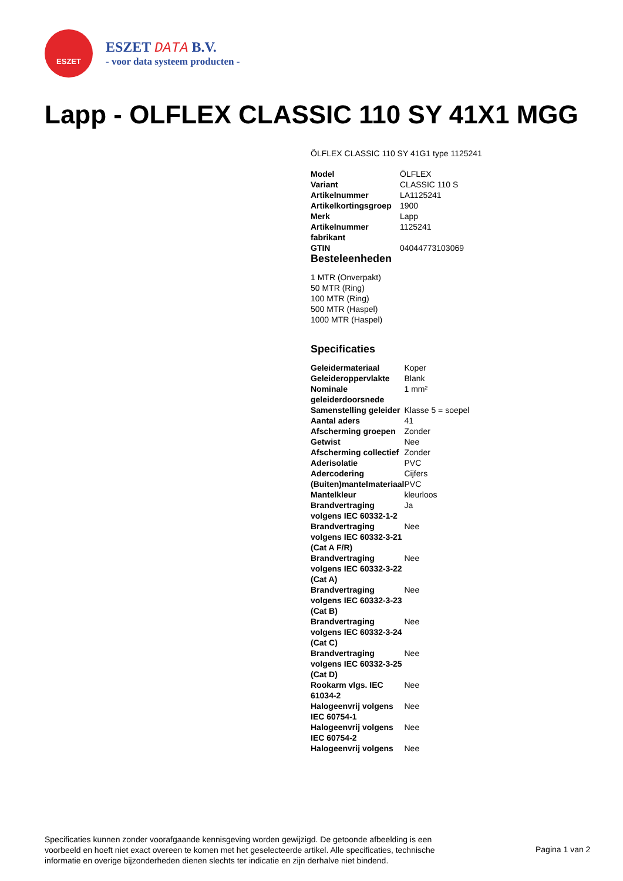ESZET
ESZET DATA B.V.
- voor data systeem producten -
Lapp - OLFLEX CLASSIC 110 SY 41X1 MGG
ÖLFLEX CLASSIC 110 SY 41G1 type 1125241
| Model | ÖLFLEX |
| Variant | CLASSIC 110 S |
| Artikelnummer | LA1125241 |
| Artikelkortingsgroep | 1900 |
| Merk | Lapp |
| Artikelnummer fabrikant | 1125241 |
| GTIN | 04044773103069 |
Besteleenheden
1 MTR (Onverpakt)
50 MTR (Ring)
100 MTR (Ring)
500 MTR (Haspel)
1000 MTR (Haspel)
Specificaties
| Geleidermateriaal | Koper |
| Geleideroppervlakte | Blank |
| Nominale geleiderdoorsnede | 1 mm² |
| Samenstelling geleider | Klasse 5 = soepel |
| Aantal aders | 41 |
| Afscherming groepen | Zonder |
| Getwist | Nee |
| Afscherming collectief | Zonder |
| Aderisolatie | PVC |
| Adercodering | Cijfers |
| (Buiten)mantelmateriaal | PVC |
| Mantelkleur | kleurloos |
| Brandvertraging volgens IEC 60332-1-2 | Ja |
| Brandvertraging volgens IEC 60332-3-21 (Cat A F/R) | Nee |
| Brandvertraging volgens IEC 60332-3-22 (Cat A) | Nee |
| Brandvertraging volgens IEC 60332-3-23 (Cat B) | Nee |
| Brandvertraging volgens IEC 60332-3-24 (Cat C) | Nee |
| Brandvertraging volgens IEC 60332-3-25 (Cat D) | Nee |
| Rookarm vlgs. IEC 61034-2 | Nee |
| Halogeenvrij volgens IEC 60754-1 | Nee |
| Halogeenvrij volgens IEC 60754-2 | Nee |
| Halogeenvrij volgens | Nee |
Specificaties kunnen zonder voorafgaande kennisgeving worden gewijzigd. De getoonde afbeelding is een voorbeeld en hoeft niet exact overeen te komen met het geselecteerde artikel. Alle specificaties, technische informatie en overige bijzonderheden dienen slechts ter indicatie en zijn derhalve niet bindend.
Pagina 1 van 2